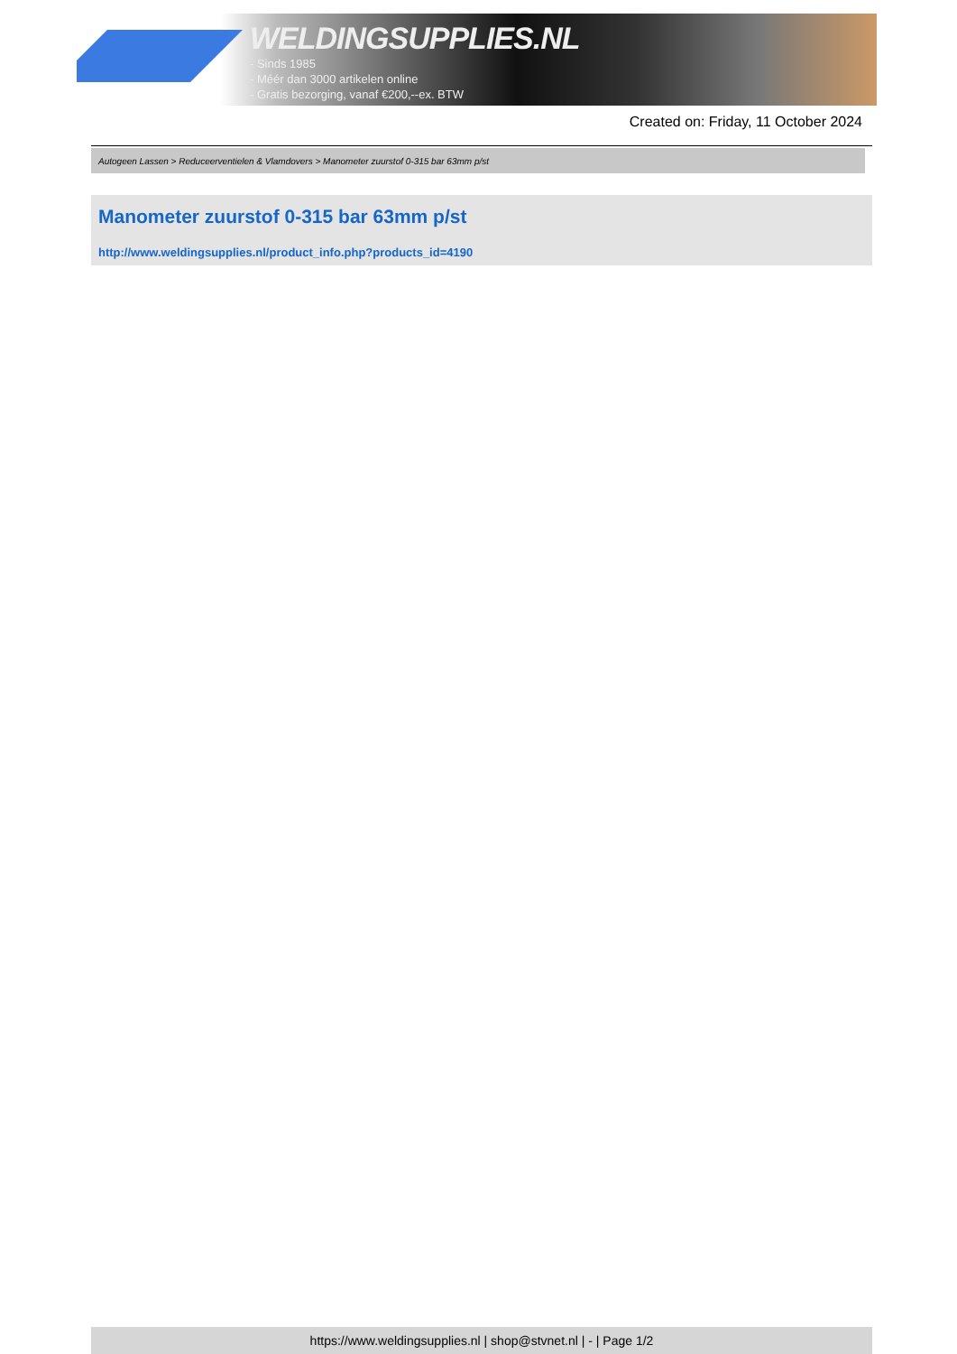WELDINGSUPPLIES.NL
- Sinds 1985
- Méér dan 3000 artikelen online
- Gratis bezorging, vanaf €200,--ex. BTW
Created on: Friday, 11 October 2024
Autogeen Lassen > Reduceerventielen & Vlamdovers > Manometer zuurstof 0-315 bar 63mm p/st
Manometer zuurstof 0-315 bar 63mm p/st
http://www.weldingsupplies.nl/product_info.php?products_id=4190
https://www.weldingsupplies.nl | shop@stvnet.nl | - | Page 1/2